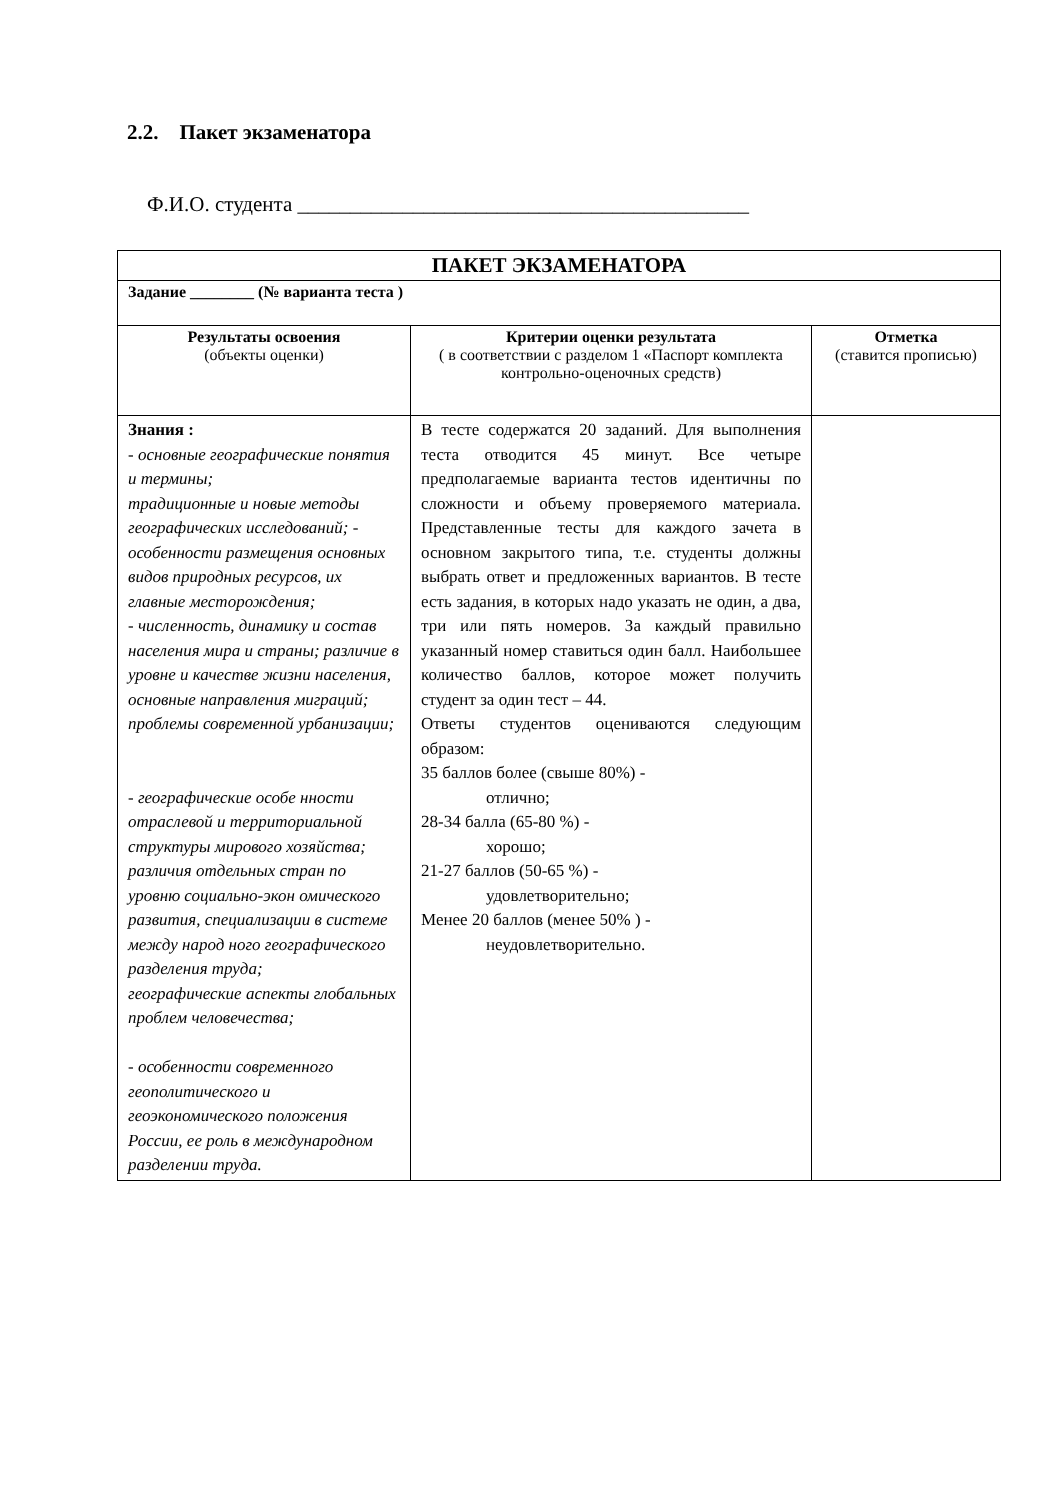2.2. Пакет экзаменатора
Ф.И.О. студента ___________________________________________
| ПАКЕТ ЭКЗАМЕНАТОРА | | |
| --- | --- | --- |
| Задание ________ (№ варианта теста ) | | |
| Результаты освоения (объекты оценки) | Критерии оценки результата ( в соответствии с разделом 1 «Паспорт комплекта контрольно-оценочных средств) | Отметка (ставится прописью) |
| Знания : - основные географические понятия и термины; традиционные и новые методы географических исследований; - особенности размещения основных видов природных ресурсов, их главные месторождения; - численность, динамику и состав населения мира и страны; различие в уровне и качестве жизни населения, основные направления миграций; проблемы современной урбанизации; - географические особе нности отраслевой и территориальной структуры мирового хозяйства; различия отдельных стран по уровню социально-экон омического развития, специализации в системе между народ ного географического разделения труда; географические аспекты глобальных проблем человечества; - особенности современного геополитического и геоэкономического положения России, ее роль в международном разделении труда. | В тесте содержатся 20 заданий. Для выполнения теста отводится 45 минут. Все четыре предполагаемые варианта тестов идентичны по сложности и объему проверяемого материала. Представленные тесты для каждого зачета в основном закрытого типа, т.е. студенты должны выбрать ответ и предложенных вариантов. В тесте есть задания, в которых надо указать не один, а два, три или пять номеров. За каждый правильно указанный номер ставиться один балл. Наибольшее количество баллов, которое может получить студент за один тест – 44. Ответы студентов оцениваются следующим образом: 35 баллов более (свыше 80%) - отлично; 28-34 балла (65-80 %) - хорошо; 21-27 баллов (50-65 %) - удовлетворительно; Менее 20 баллов (менее 50% ) - неудовлетворительно. | |